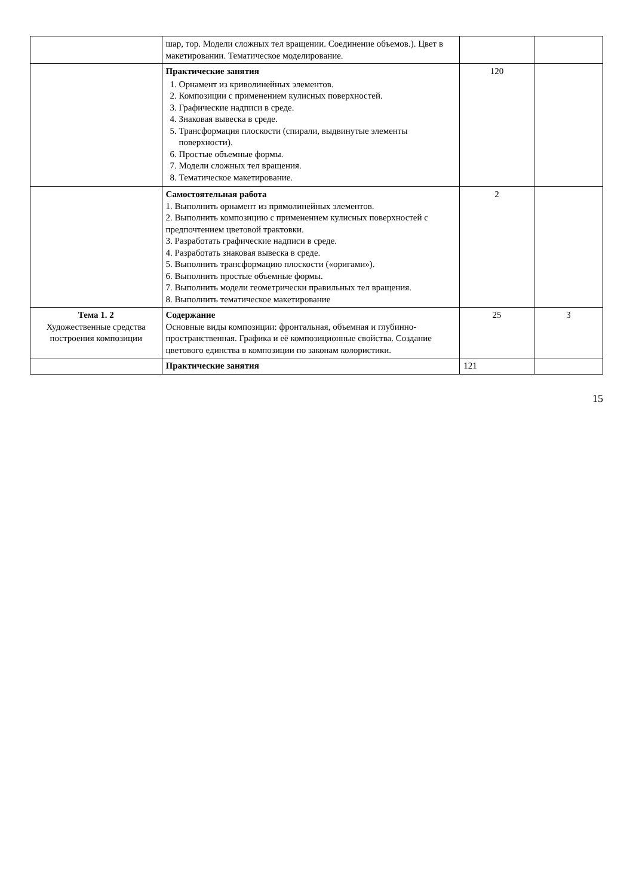| | шар, тор. Модели сложных тел вращении. Соединение объемов.). Цвет в макетировании. Тематическое моделирование. | | |
| | Практические занятия 1. Орнамент из криволинейных элементов. 2. Композиции с применением кулисных поверхностей. 3. Графические надписи в среде. 4. Знаковая вывеска в среде. 5. Трансформация плоскости (спирали, выдвинутые элементы поверхности). 6. Простые объемные формы. 7. Модели сложных тел вращения. 8. Тематическое макетирование. | 120 | |
| | Самостоятельная работа 1. Выполнить орнамент из прямолинейных элементов. 2. Выполнить композицию с применением кулисных поверхностей с предпочтением цветовой трактовки. 3. Разработать графические надписи в среде. 4. Разработать знаковая вывеска в среде. 5. Выполнить трансформацию плоскости («оригами»). 6. Выполнить простые объемные формы. 7. Выполнить модели геометрически правильных тел вращения. 8. Выполнить тематическое макетирование | 2 | |
| Тема 1. 2 Художественные средства построения композиции | Содержание Основные виды композиции: фронтальная, объемная и глубинно-пространственная. Графика и её композиционные свойства. Создание цветового единства в композиции по законам колористики. | 25 | 3 |
| | Практические занятия | 121 | |
15